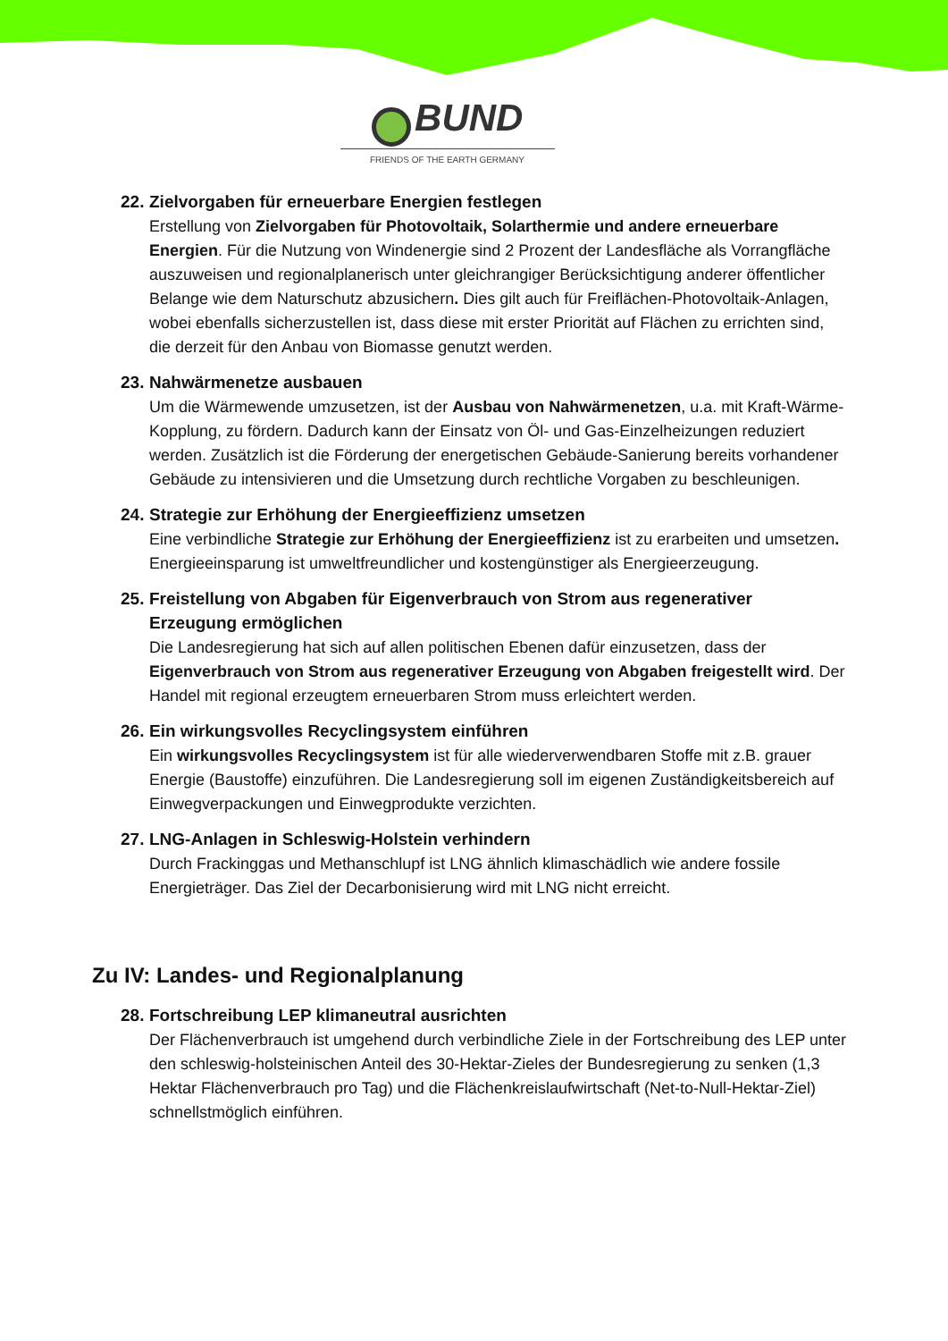BUND
FRIENDS OF THE EARTH GERMANY
22. Zielvorgaben für erneuerbare Energien festlegen
Erstellung von Zielvorgaben für Photovoltaik, Solarthermie und andere erneuerbare Energien. Für die Nutzung von Windenergie sind 2 Prozent der Landesfläche als Vorrangfläche auszuweisen und regionalplanerisch unter gleichrangiger Berücksichtigung anderer öffentlicher Belange wie dem Naturschutz abzusichern. Dies gilt auch für Freiflächen-Photovoltaik-Anlagen, wobei ebenfalls sicherzustellen ist, dass diese mit erster Priorität auf Flächen zu errichten sind, die derzeit für den Anbau von Biomasse genutzt werden.
23. Nahwärmenetze ausbauen
Um die Wärmewende umzusetzen, ist der Ausbau von Nahwärmenetzen, u.a. mit Kraft-Wärme-Kopplung, zu fördern. Dadurch kann der Einsatz von Öl- und Gas-Einzelheizungen reduziert werden. Zusätzlich ist die Förderung der energetischen Gebäude-Sanierung bereits vorhandener Gebäude zu intensivieren und die Umsetzung durch rechtliche Vorgaben zu beschleunigen.
24. Strategie zur Erhöhung der Energieeffizienz umsetzen
Eine verbindliche Strategie zur Erhöhung der Energieeffizienz ist zu erarbeiten und umsetzen. Energieeinsparung ist umweltfreundlicher und kostengünstiger als Energieerzeugung.
25. Freistellung von Abgaben für Eigenverbrauch von Strom aus regenerativer
Erzeugung ermöglichen
Die Landesregierung hat sich auf allen politischen Ebenen dafür einzusetzen, dass der Eigenverbrauch von Strom aus regenerativer Erzeugung von Abgaben freigestellt wird. Der Handel mit regional erzeugtem erneuerbaren Strom muss erleichtert werden.
26. Ein wirkungsvolles Recyclingsystem einführen
Ein wirkungsvolles Recyclingsystem ist für alle wiederverwendbaren Stoffe mit z.B. grauer Energie (Baustoffe) einzuführen. Die Landesregierung soll im eigenen Zuständigkeitsbereich auf Einwegverpackungen und Einwegprodukte verzichten.
27. LNG-Anlagen in Schleswig-Holstein verhindern
Durch Frackinggas und Methanschlupf ist LNG ähnlich klimaschädlich wie andere fossile Energieträger. Das Ziel der Decarbonisierung wird mit LNG nicht erreicht.
Zu IV: Landes- und Regionalplanung
28. Fortschreibung LEP klimaneutral ausrichten
Der Flächenverbrauch ist umgehend durch verbindliche Ziele in der Fortschreibung des LEP unter den schleswig-holsteinischen Anteil des 30-Hektar-Zieles der Bundesregierung zu senken (1,3 Hektar Flächenverbrauch pro Tag) und die Flächenkreislaufwirtschaft (Net-to-Null-Hektar-Ziel) schnellstmöglich einführen.